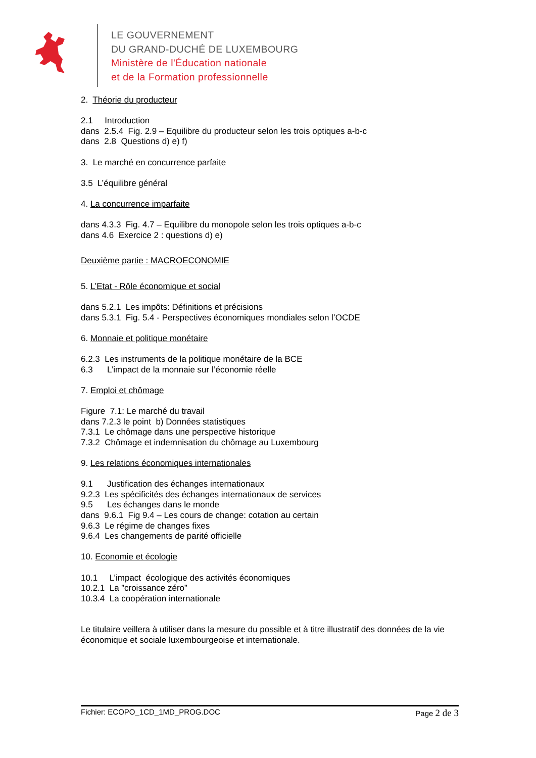LE GOUVERNEMENT
DU GRAND-DUCHÉ DE LUXEMBOURG
Ministère de l'Éducation nationale
et de la Formation professionnelle
2. Théorie du producteur
2.1 Introduction
dans 2.5.4 Fig. 2.9 – Equilibre du producteur selon les trois optiques a-b-c
dans 2.8 Questions d) e) f)
3. Le marché en concurrence parfaite
3.5 L’équilibre général
4. La concurrence imparfaite
dans 4.3.3 Fig. 4.7 – Equilibre du monopole selon les trois optiques a-b-c
dans 4.6 Exercice 2 : questions d) e)
Deuxième partie : MACROECONOMIE
5. L’Etat - Rôle économique et social
dans 5.2.1 Les impôts: Définitions et précisions
dans 5.3.1 Fig. 5.4 - Perspectives économiques mondiales selon l’OCDE
6. Monnaie et politique monétaire
6.2.3 Les instruments de la politique monétaire de la BCE
6.3 L’impact de la monnaie sur l’économie réelle
7. Emploi et chômage
Figure 7.1: Le marché du travail
dans 7.2.3 le point b) Données statistiques
7.3.1 Le chômage dans une perspective historique
7.3.2 Chômage et indemnisation du chômage au Luxembourg
9. Les relations économiques internationales
9.1 Justification des échanges internationaux
9.2.3 Les spécificités des échanges internationaux de services
9.5 Les échanges dans le monde
dans 9.6.1 Fig 9.4 – Les cours de change: cotation au certain
9.6.3 Le régime de changes fixes
9.6.4 Les changements de parité officielle
10. Economie et écologie
10.1 L’impact écologique des activités économiques
10.2.1 La ”croissance zéro”
10.3.4 La coopération internationale
Le titulaire veillera à utiliser dans la mesure du possible et à titre illustratif des données de la vie économique et sociale luxembourgeoise et internationale.
Fichier: ECOPO_1CD_1MD_PROG.DOC
Page 2 de 3